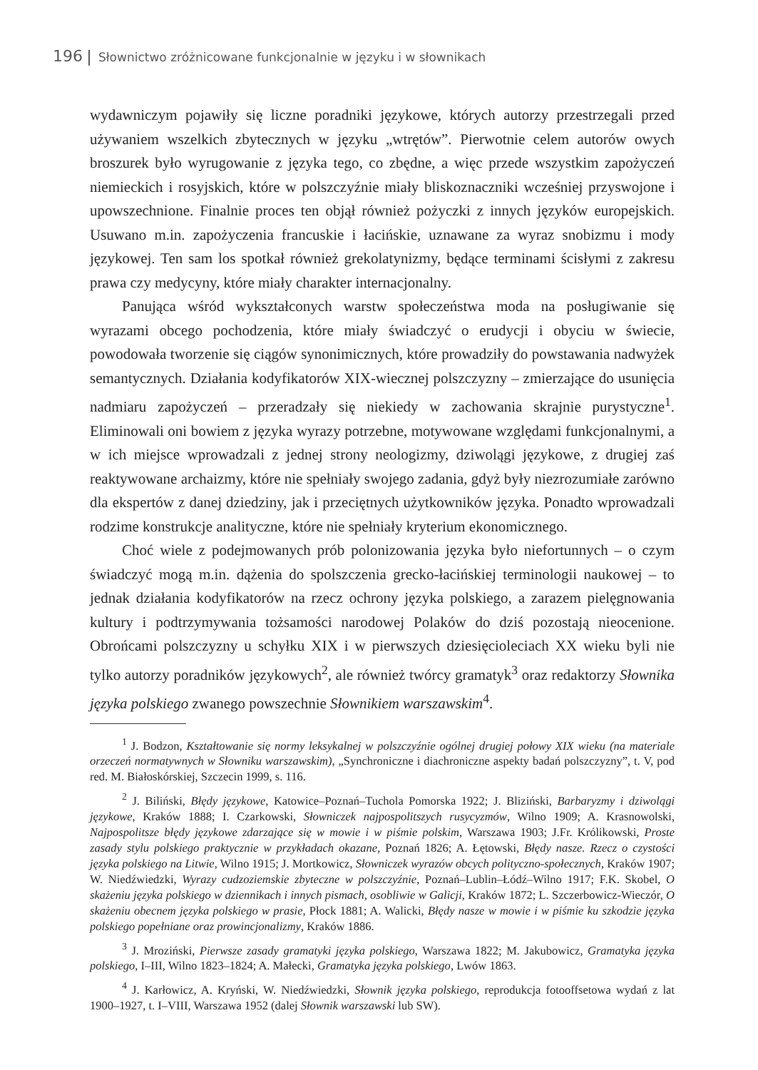196 Słownictwo zróżnicowane funkcjonalnie w języku i w słownikach
wydawniczym pojawiły się liczne poradniki językowe, których autorzy przestrzegali przed używaniem wszelkich zbytecznych w języku „wtrętów”. Pierwotnie celem autorów owych broszurek było wyrugowanie z języka tego, co zbędne, a więc przede wszystkim zapożyczeń niemieckich i rosyjskich, które w polszczyźnie miały bliskoznaczniki wcześniej przyswojone i upowszechnione. Finalnie proces ten objął również pożyczki z innych języków europejskich. Usuwano m.in. zapożyczenia francuskie i łacińskie, uznawane za wyraz snobizmu i mody językowej. Ten sam los spotkał również grekolatynizmy, będące terminami ścisłymi z zakresu prawa czy medycyny, które miały charakter internacjonalny.
Panująca wśród wykształconych warstw społeczeństwa moda na posługiwanie się wyrazami obcego pochodzenia, które miały świadczyć o erudycji i obyciu w świecie, powodowała tworzenie się ciągów synonimicznych, które prowadziły do powstawania nadwyżek semantycznych. Działania kodyfikatorów XIX-wiecznej polszczyzny – zmierzające do usunięcia nadmiaru zapożyczeń – przeradzały się niekiedy w zachowania skrajnie purystyczne<sup>1</sup>. Eliminowali oni bowiem z języka wyrazy potrzebne, motywowane względami funkcjonalnymi, a w ich miejsce wprowadzali z jednej strony neologizmy, dziwolągi językowe, z drugiej zaś reaktywowane archaizmy, które nie spełniały swojego zadania, gdyż były niezrozumiałe zarówno dla ekspertów z danej dziedziny, jak i przeciętnych użytkowników języka. Ponadto wprowadzali rodzime konstrukcje analityczne, które nie spełniały kryterium ekonomicznego.
Choć wiele z podejmowanych prób polonizowania języka było niefortunnych – o czym świadczyć mogą m.in. dążenia do spolszczenia grecko-łacińskiej terminologii naukowej – to jednak działania kodyfikatorów na rzecz ochrony języka polskiego, a zarazem pielęgnowania kultury i podtrzymywania tożsamości narodowej Polaków do dziś pozostają nieocenione. Obrońcami polszczyzny u schyłku XIX i w pierwszych dziesięcioleciach XX wieku byli nie tylko autorzy poradników językowych<sup>2</sup>, ale również twórcy gramatyk<sup>3</sup> oraz redaktorzy Słownika języka polskiego zwanego powszechnie Słownikiem warszawskim<sup>4</sup>.
<sup>1</sup> J. Bodzon, Kształtowanie się normy leksykalnej w polszczyźnie ogólnej drugiej połowy XIX wieku (na materiale orzeczeń normatywnych w Słowniku warszawskim), „Synchroniczne i diachroniczne aspekty badań polszczyzny”, t. V, pod red. M. Białoskórskiej, Szczecin 1999, s. 116.
<sup>2</sup> J. Biliński, Błędy językowe, Katowice–Poznań–Tuchola Pomorska 1922; J. Bliziński, Barbaryzmy i dziwolągi językowe, Kraków 1888; I. Czarkowski, Słowniczek najpospolitszych rusycyzmów, Wilno 1909; A. Krasnowolski, Najpospolitsze błędy językowe zdarzające się w mowie i w piśmie polskim, Warszawa 1903; J.Fr. Królikowski, Proste zasady stylu polskiego praktycznie w przykładach okazane, Poznań 1826; A. Łętowski, Błędy nasze. Rzecz o czystości języka polskiego na Litwie, Wilno 1915; J. Mortkowicz, Słowniczek wyrazów obcych polityczno-społecznych, Kraków 1907; W. Niedźwiedzki, Wyrazy cudzoziemskie zbyteczne w polszczyźnie, Poznań–Lublin–Łódź–Wilno 1917; F.K. Skobel, O skażeniu języka polskiego w dziennikach i innych pismach, osobliwie w Galicji, Kraków 1872; L. Szczerbowicz-Wieczór, O skażeniu obecnem języka polskiego w prasie, Płock 1881; A. Walicki, Błędy nasze w mowie i w piśmie ku szkodzie języka polskiego popełniane oraz prowincjonalizmy, Kraków 1886.
<sup>3</sup> J. Mroziński, Pierwsze zasady gramatyki języka polskiego, Warszawa 1822; M. Jakubowicz, Gramatyka języka polskiego, I–III, Wilno 1823–1824; A. Małecki, Gramatyka języka polskiego, Lwów 1863.
<sup>4</sup> J. Karłowicz, A. Kryński, W. Niedźwiedzki, Słownik języka polskiego, reprodukcja fotooffsetowa wydań z lat 1900–1927, t. I–VIII, Warszawa 1952 (dalej Słownik warszawski lub SW).